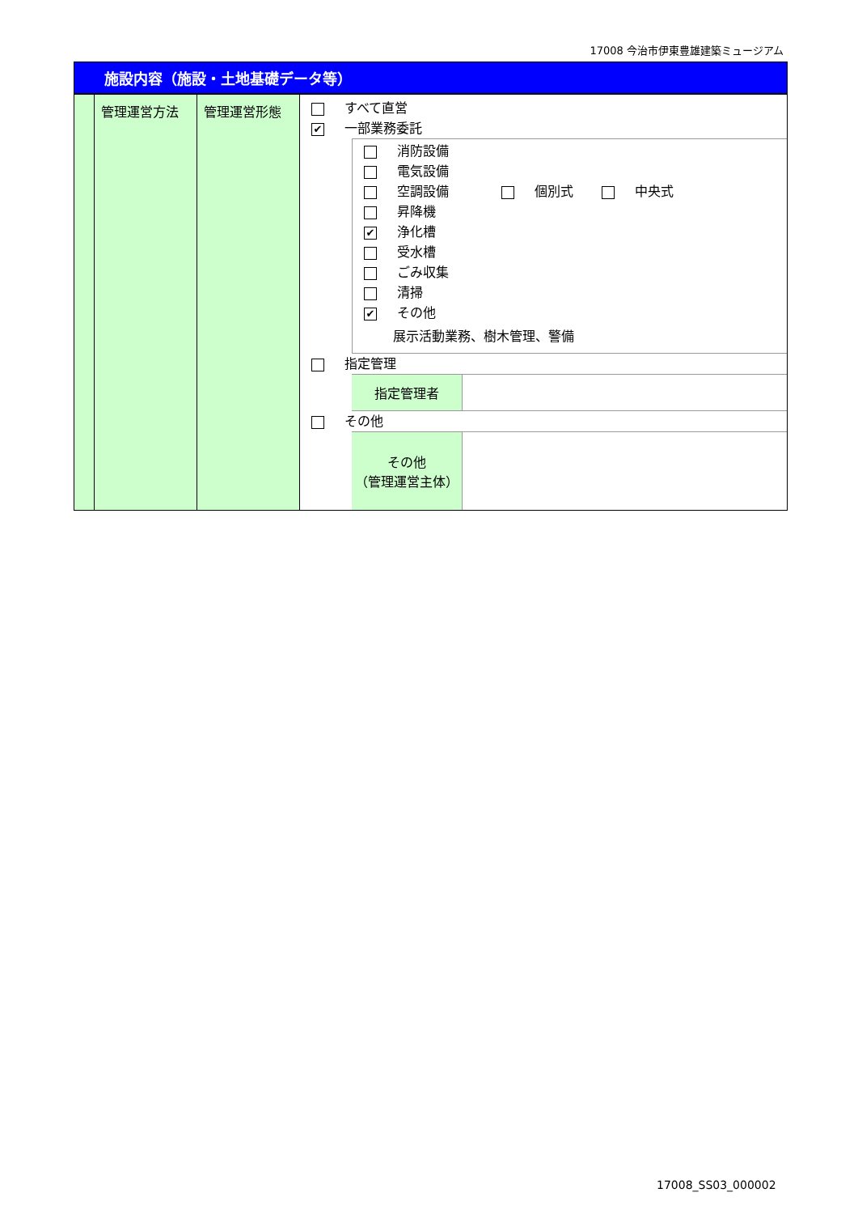17008 今治市伊東豊雄建築ミュージアム
施設内容（施設・土地基礎データ等）
| | 管理運営方法 | 管理運営形態 | すべて直営 ✔ 一部業務委託 消防設備 電気設備 空調設備 個別式 中央式 昇降機 ✔ 浄化槽 受水槽 ごみ収集 清掃 ✔ その他 展示活動業務、樹木管理、警備 指定管理 指定管理者 その他 その他 （管理運営主体） |
17008_SS03_000002